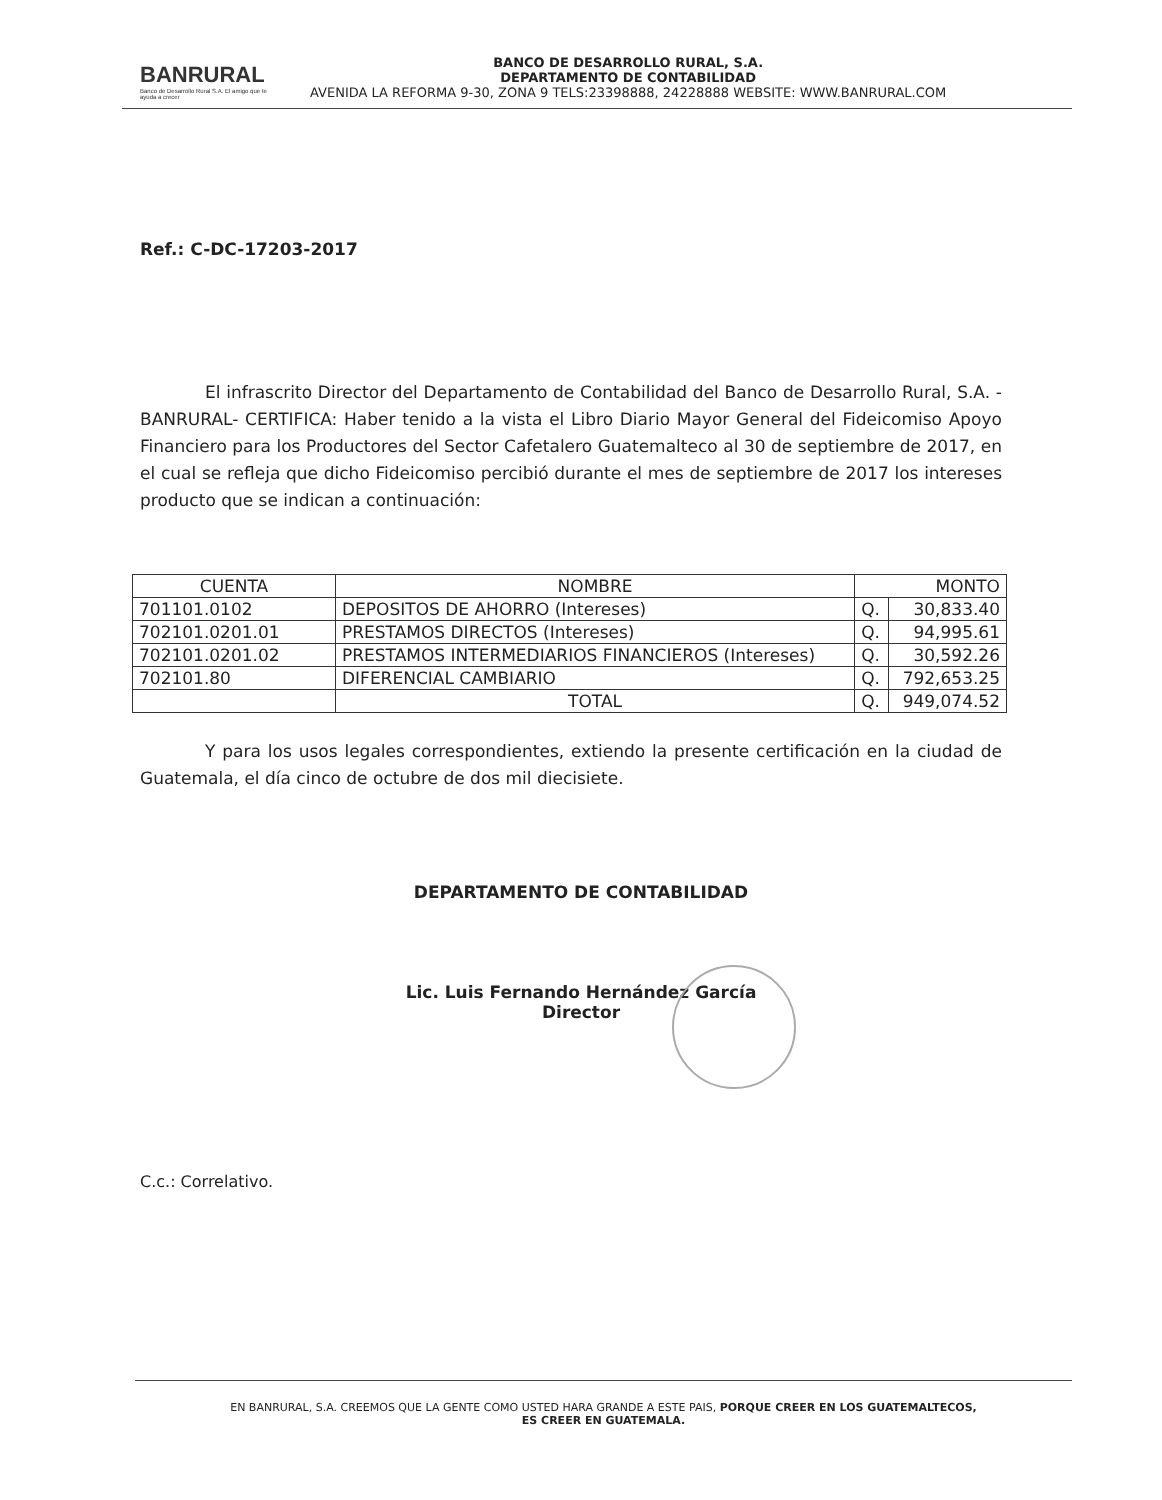BANRURAL
Banco de Desarrollo Rural S.A. El amigo que te ayuda a crecer
BANCO DE DESARROLLO RURAL, S.A.
DEPARTAMENTO DE CONTABILIDAD
AVENIDA LA REFORMA 9-30, ZONA 9 TELS:23398888, 24228888 WEBSITE: WWW.BANRURAL.COM
Ref.: C-DC-17203-2017
El infrascrito Director del Departamento de Contabilidad del Banco de Desarrollo Rural, S.A. -BANRURAL- CERTIFICA: Haber tenido a la vista el Libro Diario Mayor General del Fideicomiso Apoyo Financiero para los Productores del Sector Cafetalero Guatemalteco al 30 de septiembre de 2017, en el cual se refleja que dicho Fideicomiso percibió durante el mes de septiembre de 2017 los intereses producto que se indican a continuación:
| CUENTA | NOMBRE | MONTO | |
| --- | --- | --- | --- |
| 701101.0102 | DEPOSITOS DE AHORRO (Intereses) | Q. | 30,833.40 |
| 702101.0201.01 | PRESTAMOS DIRECTOS (Intereses) | Q. | 94,995.61 |
| 702101.0201.02 | PRESTAMOS INTERMEDIARIOS FINANCIEROS (Intereses) | Q. | 30,592.26 |
| 702101.80 | DIFERENCIAL CAMBIARIO | Q. | 792,653.25 |
| | TOTAL | Q. | 949,074.52 |
Y para los usos legales correspondientes, extiendo la presente certificación en la ciudad de Guatemala, el día cinco de octubre de dos mil diecisiete.
DEPARTAMENTO DE CONTABILIDAD
Lic. Luis Fernando Hernández García
Director
C.c.: Correlativo.
EN BANRURAL, S.A. CREEMOS QUE LA GENTE COMO USTED HARA GRANDE A ESTE PAIS, PORQUE CREER EN LOS GUATEMALTECOS,
ES CREER EN GUATEMALA.